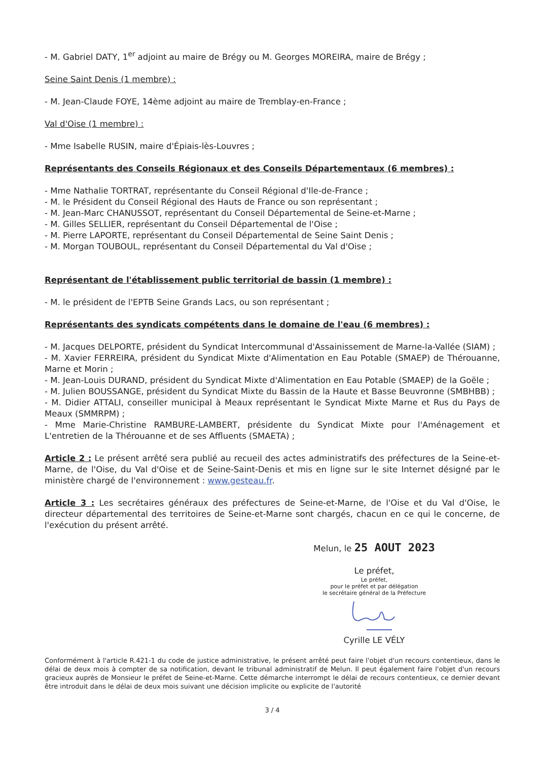- M. Gabriel DATY, 1<sup>er</sup> adjoint au maire de Brégy ou M. Georges MOREIRA, maire de Brégy ;
Seine Saint Denis (1 membre) :
- M. Jean-Claude FOYE, 14ème adjoint au maire de Tremblay-en-France ;
Val d'Oise (1 membre) :
- Mme Isabelle RUSIN, maire d'Épiais-lès-Louvres ;
Représentants des Conseils Régionaux et des Conseils Départementaux (6 membres) :
- Mme Nathalie TORTRAT, représentante du Conseil Régional d'Ile-de-France ;
- M. le Président du Conseil Régional des Hauts de France ou son représentant ;
- M. Jean-Marc CHANUSSOT, représentant du Conseil Départemental de Seine-et-Marne ;
- M. Gilles SELLIER, représentant du Conseil Départemental de l'Oise ;
- M. Pierre LAPORTE, représentant du Conseil Départemental de Seine Saint Denis ;
- M. Morgan TOUBOUL, représentant du Conseil Départemental du Val d'Oise ;
Représentant de l'établissement public territorial de bassin (1 membre) :
- M. le président de l'EPTB Seine Grands Lacs, ou son représentant ;
Représentants des syndicats compétents dans le domaine de l'eau (6 membres) :
- M. Jacques DELPORTE, président du Syndicat Intercommunal d'Assainissement de Marne-la-Vallée (SIAM) ;
- M. Xavier FERREIRA, président du Syndicat Mixte d'Alimentation en Eau Potable (SMAEP) de Thérouanne, Marne et Morin ;
- M. Jean-Louis DURAND, président du Syndicat Mixte d'Alimentation en Eau Potable (SMAEP) de la Goële ;
- M. Julien BOUSSANGE, président du Syndicat Mixte du Bassin de la Haute et Basse Beuvronne (SMBHBB) ;
- M. Didier ATTALI, conseiller municipal à Meaux représentant le Syndicat Mixte Marne et Rus du Pays de Meaux (SMMRPM) ;
- Mme Marie-Christine RAMBURE-LAMBERT, présidente du Syndicat Mixte pour l'Aménagement et L'entretien de la Thérouanne et de ses Affluents (SMAETA) ;
Article 2 : Le présent arrêté sera publié au recueil des actes administratifs des préfectures de la Seine-et-Marne, de l'Oise, du Val d'Oise et de Seine-Saint-Denis et mis en ligne sur le site Internet désigné par le ministère chargé de l'environnement : www.gesteau.fr.
Article 3 : Les secrétaires généraux des préfectures de Seine-et-Marne, de l'Oise et du Val d'Oise, le directeur départemental des territoires de Seine-et-Marne sont chargés, chacun en ce qui le concerne, de l'exécution du présent arrêté.
Melun, le 25 AOUT 2023
Le préfet,
Le préfet,
pour le préfet et par délégation
le secrétaire général de la Préfecture
Cyrille LE VÉLY
Conformément à l'article R.421-1 du code de justice administrative, le présent arrêté peut faire l'objet d'un recours contentieux, dans le délai de deux mois à compter de sa notification, devant le tribunal administratif de Melun. Il peut également faire l'objet d'un recours gracieux auprès de Monsieur le préfet de Seine-et-Marne. Cette démarche interrompt le délai de recours contentieux, ce dernier devant être introduit dans le délai de deux mois suivant une décision implicite ou explicite de l'autorité
3 / 4